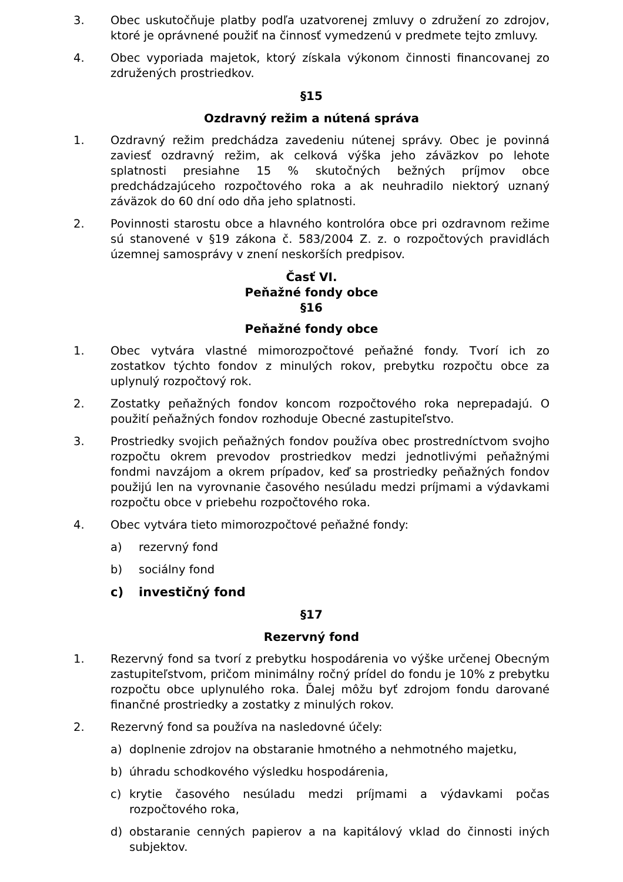3. Obec uskutočňuje platby podľa uzatvorenej zmluvy o združení zo zdrojov, ktoré je oprávnené použiť na činnosť vymedzenú v predmete tejto zmluvy.
4. Obec vyporiada majetok, ktorý získala výkonom činnosti financovanej zo združených prostriedkov.
§15
Ozdravný režim a nútená správa
1. Ozdravný režim predchádza zavedeniu nútenej správy. Obec je povinná zaviesť ozdravný režim, ak celková výška jeho záväzkov po lehote splatnosti presiahne 15 % skutočných bežných príjmov obce predchádzajúceho rozpočtového roka a ak neuhradilo niektorý uznaný záväzok do 60 dní odo dňa jeho splatnosti.
2. Povinnosti starostu obce a hlavného kontrolóra obce pri ozdravnom režime sú stanovené v §19 zákona č. 583/2004 Z. z. o rozpočtových pravidlách územnej samosprávy v znení neskorších predpisov.
Časť VI.
Peňažné fondy obce
§16
Peňažné fondy obce
1. Obec vytvára vlastné mimorozpočtové peňažné fondy. Tvorí ich zo zostatkov týchto fondov z minulých rokov, prebytku rozpočtu obce za uplynulý rozpočtový rok.
2. Zostatky peňažných fondov koncom rozpočtového roka neprepadajú. O použití peňažných fondov rozhoduje Obecné zastupiteľstvo.
3. Prostriedky svojich peňažných fondov používa obec prostredníctvom svojho rozpočtu okrem prevodov prostriedkov medzi jednotlivými peňažnými fondmi navzájom a okrem prípadov, keď sa prostriedky peňažných fondov použijú len na vyrovnanie časového nesúladu medzi príjmami a výdavkami rozpočtu obce v priebehu rozpočtového roka.
4. Obec vytvára tieto mimorozpočtové peňažné fondy:
a) rezervný fond
b) sociálny fond
c) investičný fond
§17
Rezervný fond
1. Rezervný fond sa tvorí z prebytku hospodárenia vo výške určenej Obecným zastupiteľstvom, pričom minimálny ročný prídel do fondu je 10% z prebytku rozpočtu obce uplynulého roka. Ďalej môžu byť zdrojom fondu darované finančné prostriedky a zostatky z minulých rokov.
2. Rezervný fond sa používa na nasledovné účely:
a) doplnenie zdrojov na obstaranie hmotného a nehmotného majetku,
b) úhradu schodkového výsledku hospodárenia,
c) krytie časového nesúladu medzi príjmami a výdavkami počas rozpočtového roka,
d) obstaranie cenných papierov a na kapitálový vklad do činnosti iných subjektov.